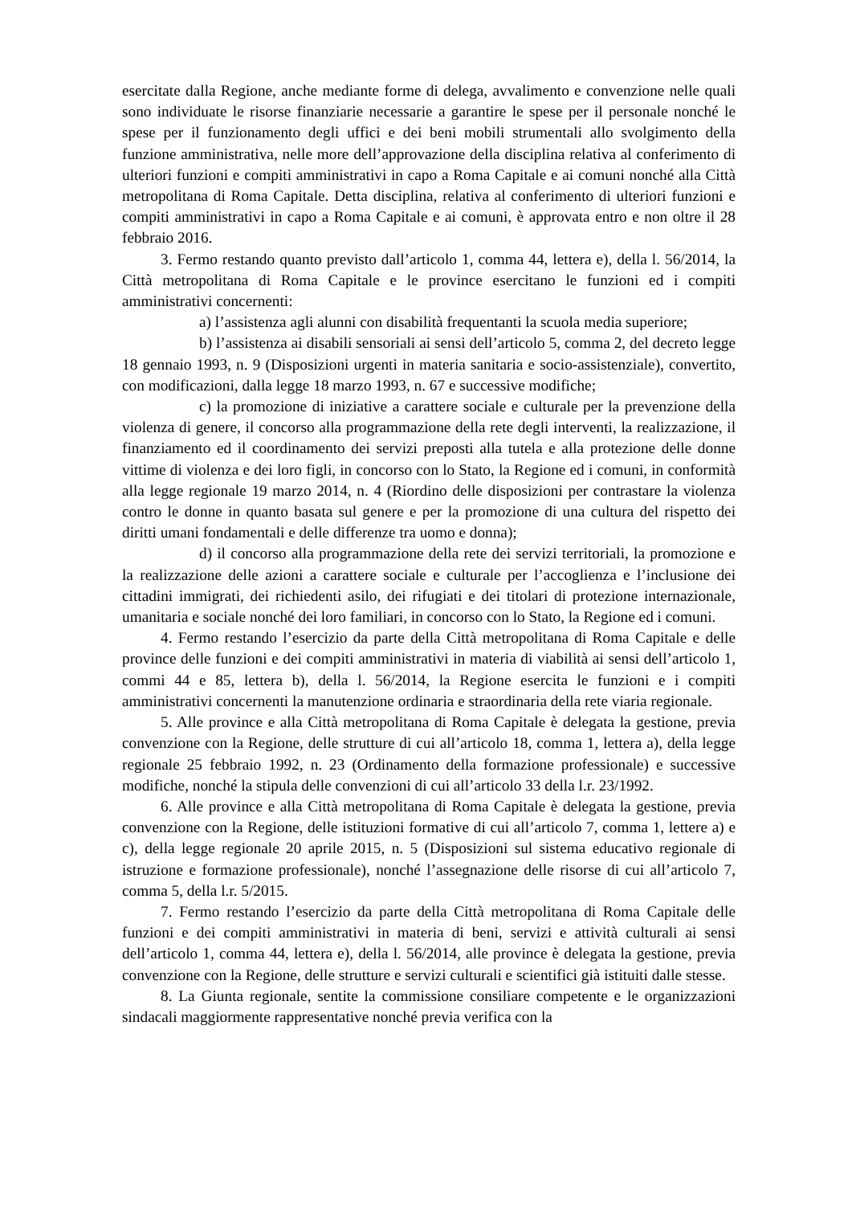esercitate dalla Regione, anche mediante forme di delega, avvalimento e convenzione nelle quali sono individuate le risorse finanziarie necessarie a garantire le spese per il personale nonché le spese per il funzionamento degli uffici e dei beni mobili strumentali allo svolgimento della funzione amministrativa, nelle more dell’approvazione della disciplina relativa al conferimento di ulteriori funzioni e compiti amministrativi in capo a Roma Capitale e ai comuni nonché alla Città metropolitana di Roma Capitale. Detta disciplina, relativa al conferimento di ulteriori funzioni e compiti amministrativi in capo a Roma Capitale e ai comuni, è approvata entro e non oltre il 28 febbraio 2016.
3. Fermo restando quanto previsto dall’articolo 1, comma 44, lettera e), della l. 56/2014, la Città metropolitana di Roma Capitale e le province esercitano le funzioni ed i compiti amministrativi concernenti:
a) l’assistenza agli alunni con disabilità frequentanti la scuola media superiore;
b) l’assistenza ai disabili sensoriali ai sensi dell’articolo 5, comma 2, del decreto legge 18 gennaio 1993, n. 9 (Disposizioni urgenti in materia sanitaria e socio-assistenziale), convertito, con modificazioni, dalla legge 18 marzo 1993, n. 67 e successive modifiche;
c) la promozione di iniziative a carattere sociale e culturale per la prevenzione della violenza di genere, il concorso alla programmazione della rete degli interventi, la realizzazione, il finanziamento ed il coordinamento dei servizi preposti alla tutela e alla protezione delle donne vittime di violenza e dei loro figli, in concorso con lo Stato, la Regione ed i comuni, in conformità alla legge regionale 19 marzo 2014, n. 4 (Riordino delle disposizioni per contrastare la violenza contro le donne in quanto basata sul genere e per la promozione di una cultura del rispetto dei diritti umani fondamentali e delle differenze tra uomo e donna);
d) il concorso alla programmazione della rete dei servizi territoriali, la promozione e la realizzazione delle azioni a carattere sociale e culturale per l’accoglienza e l’inclusione dei cittadini immigrati, dei richiedenti asilo, dei rifugiati e dei titolari di protezione internazionale, umanitaria e sociale nonché dei loro familiari, in concorso con lo Stato, la Regione ed i comuni.
4. Fermo restando l’esercizio da parte della Città metropolitana di Roma Capitale e delle province delle funzioni e dei compiti amministrativi in materia di viabilità ai sensi dell’articolo 1, commi 44 e 85, lettera b), della l. 56/2014, la Regione esercita le funzioni e i compiti amministrativi concernenti la manutenzione ordinaria e straordinaria della rete viaria regionale.
5. Alle province e alla Città metropolitana di Roma Capitale è delegata la gestione, previa convenzione con la Regione, delle strutture di cui all’articolo 18, comma 1, lettera a), della legge regionale 25 febbraio 1992, n. 23 (Ordinamento della formazione professionale) e successive modifiche, nonché la stipula delle convenzioni di cui all’articolo 33 della l.r. 23/1992.
6. Alle province e alla Città metropolitana di Roma Capitale è delegata la gestione, previa convenzione con la Regione, delle istituzioni formative di cui all’articolo 7, comma 1, lettere a) e c), della legge regionale 20 aprile 2015, n. 5 (Disposizioni sul sistema educativo regionale di istruzione e formazione professionale), nonché l’assegnazione delle risorse di cui all’articolo 7, comma 5, della l.r. 5/2015.
7. Fermo restando l’esercizio da parte della Città metropolitana di Roma Capitale delle funzioni e dei compiti amministrativi in materia di beni, servizi e attività culturali ai sensi dell’articolo 1, comma 44, lettera e), della l. 56/2014, alle province è delegata la gestione, previa convenzione con la Regione, delle strutture e servizi culturali e scientifici già istituiti dalle stesse.
8. La Giunta regionale, sentite la commissione consiliare competente e le organizzazioni sindacali maggiormente rappresentative nonché previa verifica con la